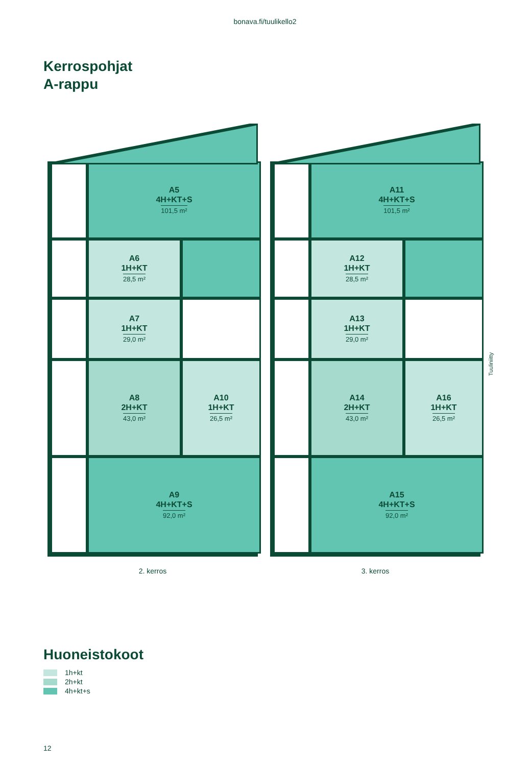bonava.fi/tuulikello2
Kerrospohjat
A-rappu
A5
4H+KT+S
101,5 m²
A6
1H+KT
28,5 m²
A7
1H+KT
29,0 m²
A8
2H+KT
43,0 m²
A10
1H+KT
26,5 m²
A9
4H+KT+S
92,0 m²
A11
4H+KT+S
101,5 m²
A12
1H+KT
28,5 m²
A13
1H+KT
29,0 m²
A14
2H+KT
43,0 m²
A16
1H+KT
26,5 m²
A15
4H+KT+S
92,0 m²
2. kerros 3. kerros
Tuuliniitty
Huoneistokoot
1h+kt
2h+kt
4h+kt+s
12